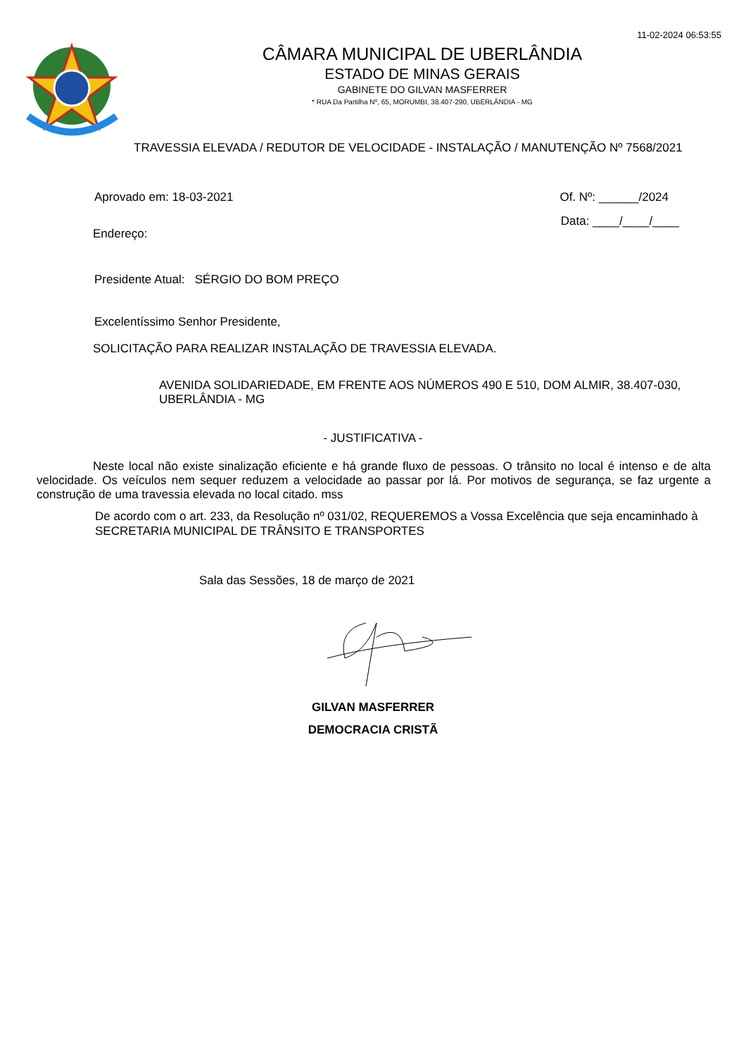11-02-2024 06:53:55
CÂMARA MUNICIPAL DE UBERLÂNDIA
ESTADO DE MINAS GERAIS
GABINETE DO GILVAN MASFERRER
* RUA Da Partilha Nº, 65, MORUMBI, 38.407-290, UBERLÂNDIA - MG
TRAVESSIA ELEVADA / REDUTOR DE VELOCIDADE - INSTALAÇÃO / MANUTENÇÃO Nº 7568/2021
Aprovado em: 18-03-2021 Of. Nº: ______/2024
Endereço: Data: ____/____/____
Presidente Atual: SÉRGIO DO BOM PREÇO
Excelentíssimo Senhor Presidente,
SOLICITAÇÃO PARA REALIZAR INSTALAÇÃO DE TRAVESSIA ELEVADA.
AVENIDA SOLIDARIEDADE, EM FRENTE AOS NÚMEROS 490 E 510, DOM ALMIR, 38.407-030, UBERLÂNDIA - MG
- JUSTIFICATIVA -
Neste local não existe sinalização eficiente e há grande fluxo de pessoas. O trânsito no local é intenso e de alta velocidade. Os veículos nem sequer reduzem a velocidade ao passar por lá. Por motivos de segurança, se faz urgente a construção de uma travessia elevada no local citado. mss
De acordo com o art. 233, da Resolução nº 031/02, REQUEREMOS a Vossa Excelência que seja encaminhado à SECRETARIA MUNICIPAL DE TRÂNSITO E TRANSPORTES
Sala das Sessões, 18 de março de 2021
GILVAN MASFERRER
DEMOCRACIA CRISTÃ